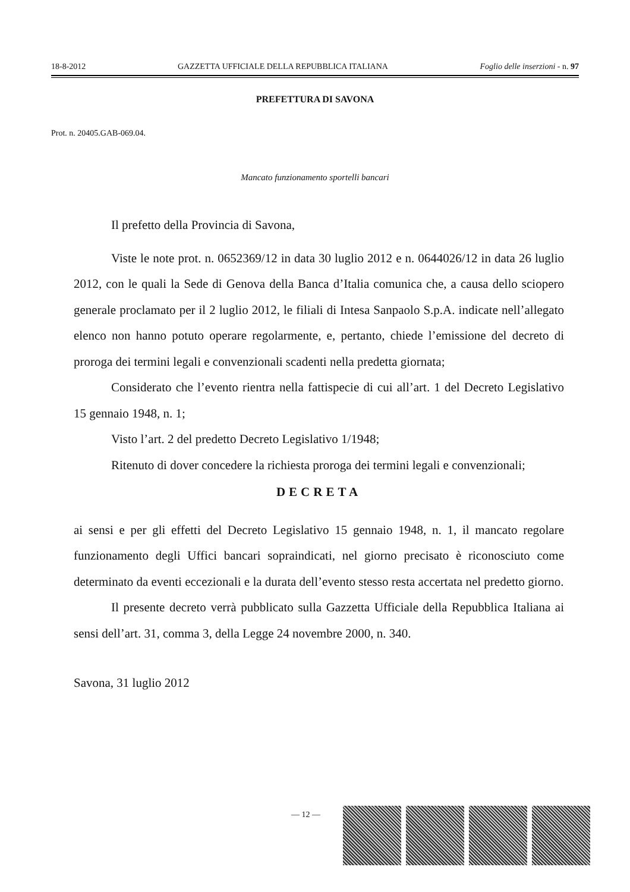18-8-2012 GAZZETTA UFFICIALE DELLA REPUBBLICA ITALIANA Foglio delle inserzioni - n. 97
PREFETTURA DI SAVONA
Prot. n. 20405.GAB-069.04.
Mancato funzionamento sportelli bancari
Il prefetto della Provincia di Savona,
Viste le note prot. n. 0652369/12 in data 30 luglio 2012 e n. 0644026/12 in data 26 luglio 2012, con le quali la Sede di Genova della Banca d’Italia comunica che, a causa dello sciopero generale proclamato per il 2 luglio 2012, le filiali di Intesa Sanpaolo S.p.A. indicate nell’allegato elenco non hanno potuto operare regolarmente, e, pertanto, chiede l’emissione del decreto di proroga dei termini legali e convenzionali scadenti nella predetta giornata;
Considerato che l’evento rientra nella fattispecie di cui all’art. 1 del Decreto Legislativo 15 gennaio 1948, n. 1;
Visto l’art. 2 del predetto Decreto Legislativo 1/1948;
Ritenuto di dover concedere la richiesta proroga dei termini legali e convenzionali;
DECRETA
ai sensi e per gli effetti del Decreto Legislativo 15 gennaio 1948, n. 1, il mancato regolare funzionamento degli Uffici bancari sopraindicati, nel giorno precisato è riconosciuto come determinato da eventi eccezionali e la durata dell’evento stesso resta accertata nel predetto giorno.
Il presente decreto verrà pubblicato sulla Gazzetta Ufficiale della Repubblica Italiana ai sensi dell’art. 31, comma 3, della Legge 24 novembre 2000, n. 340.
Savona, 31 luglio 2012
— 12 —